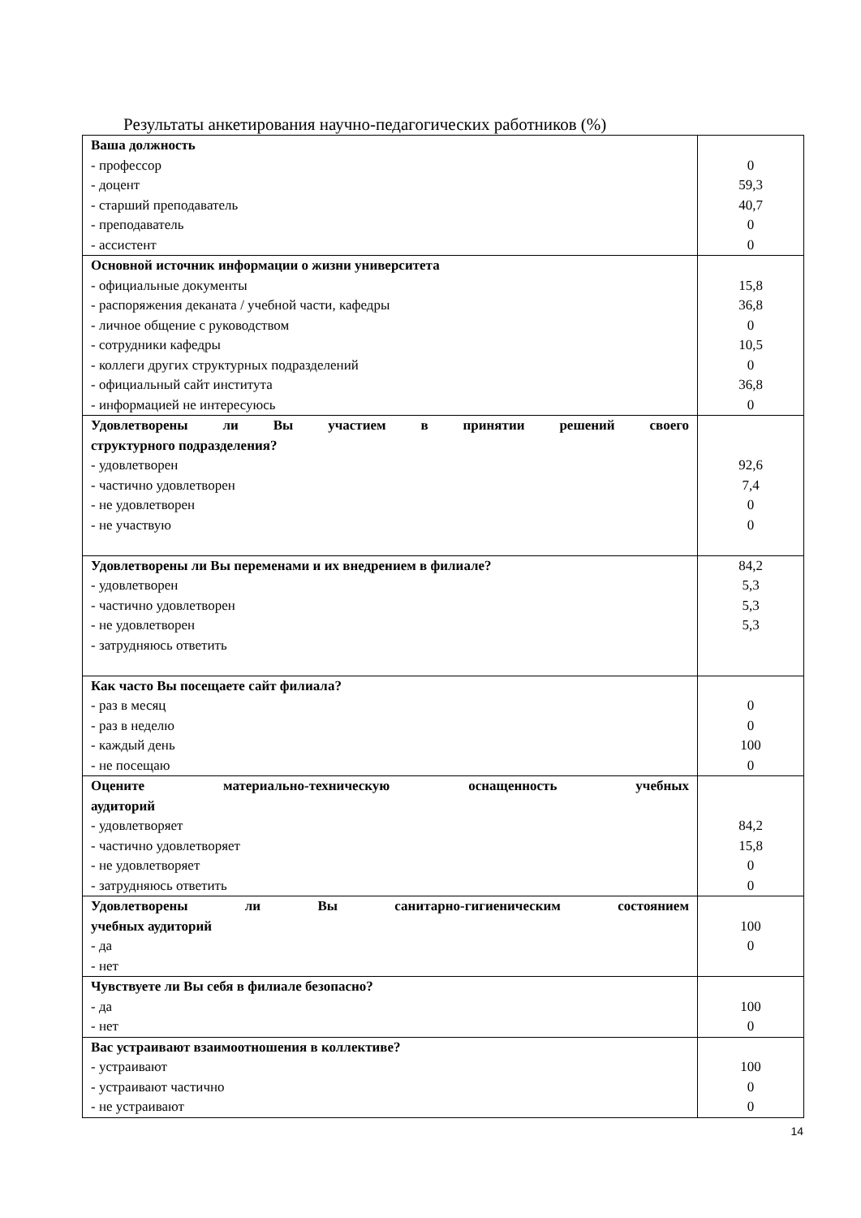Результаты анкетирования научно-педагогических работников (%)
| Ваша должность - профессор - доцент - старший преподаватель - преподаватель - ассистент | 0 59,3 40,7 0 0 |
| Основной источник информации о жизни университета - официальные документы - распоряжения деканата / учебной части, кафедры - личное общение с руководством - сотрудники кафедры - коллеги других структурных подразделений - официальный сайт института - информацией не интересуюсь | 15,8 36,8 0 10,5 0 36,8 0 |
| Удовлетворены ли Вы участием в принятии решений своего структурного подразделения? - удовлетворен - частично удовлетворен - не удовлетворен - не участвую | 92,6 7,4 0 0 |
| Удовлетворены ли Вы переменами и их внедрением в филиале? - удовлетворен - частично удовлетворен - не удовлетворен - затрудняюсь ответить | 84,2 5,3 5,3 5,3 |
| Как часто Вы посещаете сайт филиала? - раз в месяц - раз в неделю - каждый день - не посещаю | 0 0 100 0 |
| Оцените материально-техническую оснащенность учебных аудиторий - удовлетворяет - частично удовлетворяет - не удовлетворяет - затрудняюсь ответить | 84,2 15,8 0 0 |
| Удовлетворены ли Вы санитарно-гигиеническим состоянием учебных аудиторий - да - нет | 100 0 |
| Чувствуете ли Вы себя в филиале безопасно? - да - нет | 100 0 |
| Вас устраивают взаимоотношения в коллективе? - устраивают - устраивают частично - не устраивают | 100 0 0 |
14